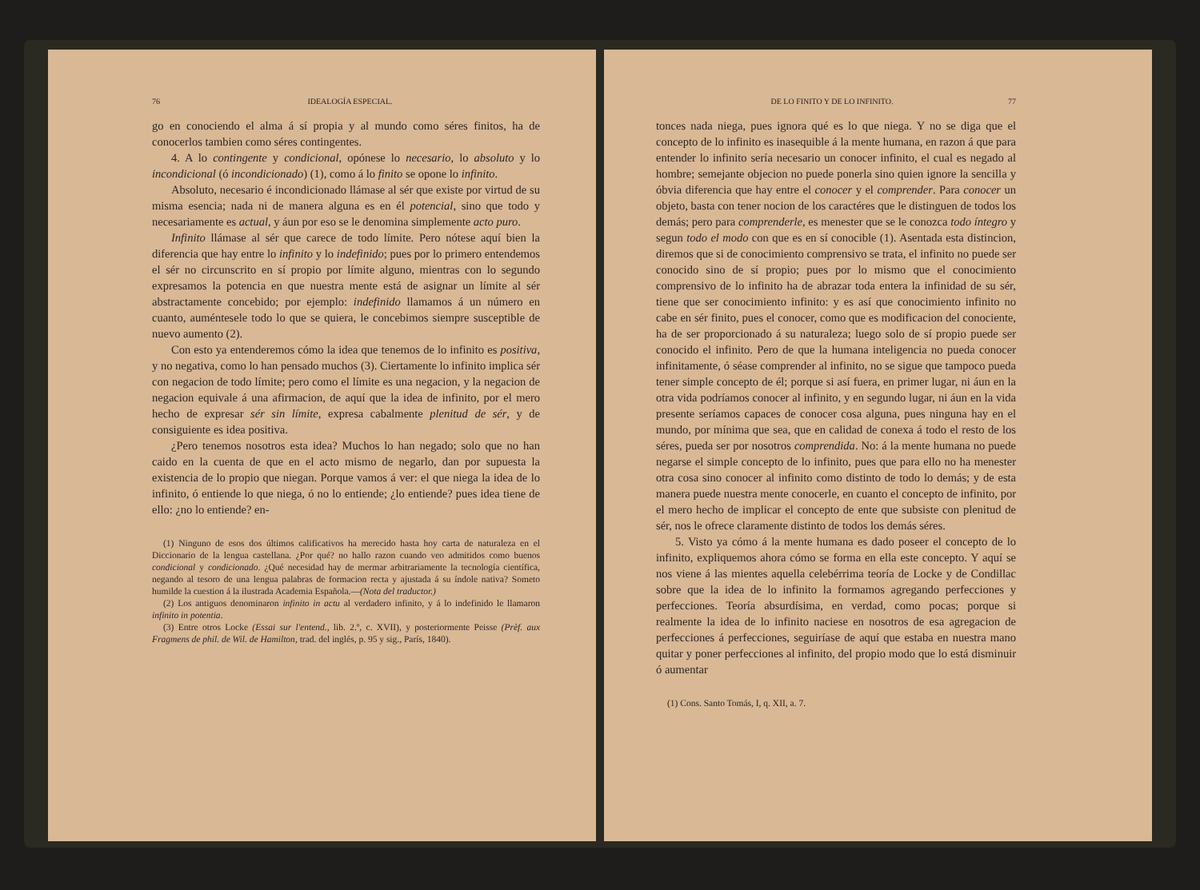76 IDEALOGÍA ESPECIAL.
go en conociendo el alma á sí propia y al mundo como séres finitos, ha de conocerlos tambien como séres contingentes.
4. A lo contingente y condicional, opónese lo necesario, lo absoluto y lo incondicional (ó incondicionado) (1), como á lo finito se opone lo infinito.
Absoluto, necesario é incondicionado llámase al sér que existe por virtud de su misma esencia; nada ni de manera alguna es en él potencial, sino que todo y necesariamente es actual, y áun por eso se le denomina simplemente acto puro.
Infinito llámase al sér que carece de todo límite. Pero nótese aquí bien la diferencia que hay entre lo infinito y lo indefinido; pues por lo primero entendemos el sér no circunscrito en sí propio por límite alguno, mientras con lo segundo expresamos la potencia en que nuestra mente está de asignar un límite al sér abstractamente concebido; por ejemplo: indefinido llamamos á un número en cuanto, auméntesele todo lo que se quiera, le concebimos siempre susceptible de nuevo aumento (2).
Con esto ya entenderemos cómo la idea que tenemos de lo infinito es positiva, y no negativa, como lo han pensado muchos (3). Ciertamente lo infinito implica sér con negacion de todo límite; pero como el límite es una negacion, y la negacion de negacion equivale á una afirmacion, de aquí que la idea de infinito, por el mero hecho de expresar sér sin límite, expresa cabalmente plenitud de sér, y de consiguiente es idea positiva.
¿Pero tenemos nosotros esta idea? Muchos lo han negado; solo que no han caido en la cuenta de que en el acto mismo de negarlo, dan por supuesta la existencia de lo propio que niegan. Porque vamos á ver: el que niega la idea de lo infinito, ó entiende lo que niega, ó no lo entiende; ¿lo entiende? pues idea tiene de ello: ¿no lo entiende? en-
(1) Ninguno de esos dos últimos calificativos ha merecido hasta hoy carta de naturaleza en el Diccionario de la lengua castellana. ¿Por qué? no hallo razon cuando veo admitidos como buenos condicional y condicionado. ¿Qué necesidad hay de mermar arbitrariamente la tecnología científica, negando al tesoro de una lengua palabras de formacion recta y ajustada á su índole nativa? Someto humilde la cuestion á la ilustrada Academia Española.—(Nota del traductor.)
(2) Los antiguos denominaron infinito in actu al verdadero infinito, y á lo indefinido le llamaron infinito in potentia.
(3) Entre otros Locke (Essai sur l'entend., lib. 2.º, c. XVII), y posteriormente Peisse (Prèf. aux Fragmens de phil. de Wil. de Hamilton, trad. del inglés, p. 95 y sig., París, 1840).
DE LO FINITO Y DE LO INFINITO. 77
tonces nada niega, pues ignora qué es lo que niega. Y no se diga que el concepto de lo infinito es inasequible á la mente humana, en razon á que para entender lo infinito sería necesario un conocer infinito, el cual es negado al hombre; semejante objecion no puede ponerla sino quien ignore la sencilla y óbvia diferencia que hay entre el conocer y el comprender. Para conocer un objeto, basta con tener nocion de los caractéres que le distinguen de todos los demás; pero para comprenderle, es menester que se le conozca todo íntegro y segun todo el modo con que es en sí conocible (1). Asentada esta distincion, diremos que si de conocimiento comprensivo se trata, el infinito no puede ser conocido sino de sí propio; pues por lo mismo que el conocimiento comprensivo de lo infinito ha de abrazar toda entera la infinidad de su sér, tiene que ser conocimiento infinito: y es así que conocimiento infinito no cabe en sér finito, pues el conocer, como que es modificacion del conociente, ha de ser proporcionado á su naturaleza; luego solo de sí propio puede ser conocido el infinito. Pero de que la humana inteligencia no pueda conocer infinitamente, ó séase comprender al infinito, no se sigue que tampoco pueda tener simple concepto de él; porque si así fuera, en primer lugar, ni áun en la otra vida podríamos conocer al infinito, y en segundo lugar, ni áun en la vida presente seríamos capaces de conocer cosa alguna, pues ninguna hay en el mundo, por mínima que sea, que en calidad de conexa á todo el resto de los séres, pueda ser por nosotros comprendida. No: á la mente humana no puede negarse el simple concepto de lo infinito, pues que para ello no ha menester otra cosa sino conocer al infinito como distinto de todo lo demás; y de esta manera puede nuestra mente conocerle, en cuanto el concepto de infinito, por el mero hecho de implicar el concepto de ente que subsiste con plenitud de sér, nos le ofrece claramente distinto de todos los demás séres.
5. Visto ya cómo á la mente humana es dado poseer el concepto de lo infinito, expliquemos ahora cómo se forma en ella este concepto. Y aquí se nos viene á las mientes aquella celebérrima teoría de Locke y de Condillac sobre que la idea de lo infinito la formamos agregando perfecciones y perfecciones. Teoría absurdísima, en verdad, como pocas; porque si realmente la idea de lo infinito naciese en nosotros de esa agregacion de perfecciones á perfecciones, seguiríase de aquí que estaba en nuestra mano quitar y poner perfecciones al infinito, del propio modo que lo está disminuir ó aumentar
(1) Cons. Santo Tomás, I, q. XII, a. 7.